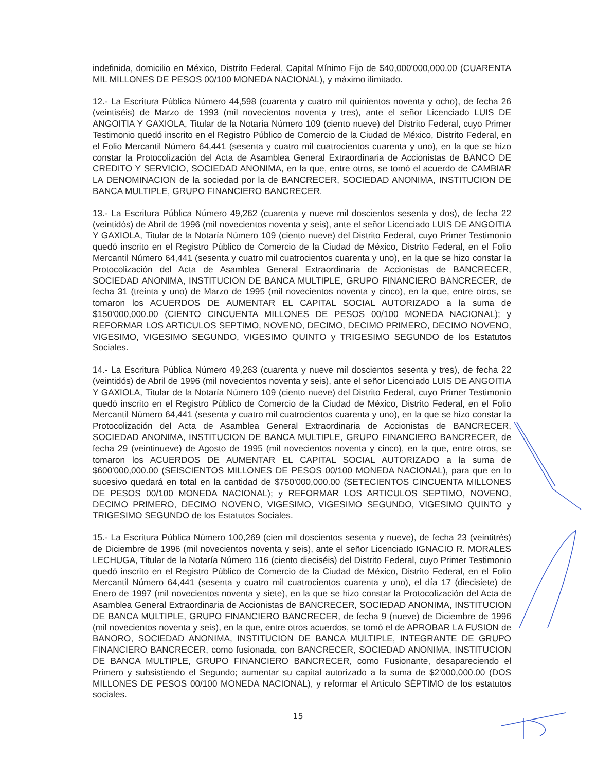indefinida, domicilio en México, Distrito Federal, Capital Mínimo Fijo de $40,000'000,000.00 (CUARENTA MIL MILLONES DE PESOS 00/100 MONEDA NACIONAL), y máximo ilimitado.
12.- La Escritura Pública Número 44,598 (cuarenta y cuatro mil quinientos noventa y ocho), de fecha 26 (veintiséis) de Marzo de 1993 (mil novecientos noventa y tres), ante el señor Licenciado LUIS DE ANGOITIA Y GAXIOLA, Titular de la Notaría Número 109 (ciento nueve) del Distrito Federal, cuyo Primer Testimonio quedó inscrito en el Registro Público de Comercio de la Ciudad de México, Distrito Federal, en el Folio Mercantil Número 64,441 (sesenta y cuatro mil cuatrocientos cuarenta y uno), en la que se hizo constar la Protocolización del Acta de Asamblea General Extraordinaria de Accionistas de BANCO DE CREDITO Y SERVICIO, SOCIEDAD ANONIMA, en la que, entre otros, se tomó el acuerdo de CAMBIAR LA DENOMINACION de la sociedad por la de BANCRECER, SOCIEDAD ANONIMA, INSTITUCION DE BANCA MULTIPLE, GRUPO FINANCIERO BANCRECER.
13.- La Escritura Pública Número 49,262 (cuarenta y nueve mil doscientos sesenta y dos), de fecha 22 (veintidós) de Abril de 1996 (mil novecientos noventa y seis), ante el señor Licenciado LUIS DE ANGOITIA Y GAXIOLA, Titular de la Notaría Número 109 (ciento nueve) del Distrito Federal, cuyo Primer Testimonio quedó inscrito en el Registro Público de Comercio de la Ciudad de México, Distrito Federal, en el Folio Mercantil Número 64,441 (sesenta y cuatro mil cuatrocientos cuarenta y uno), en la que se hizo constar la Protocolización del Acta de Asamblea General Extraordinaria de Accionistas de BANCRECER, SOCIEDAD ANONIMA, INSTITUCION DE BANCA MULTIPLE, GRUPO FINANCIERO BANCRECER, de fecha 31 (treinta y uno) de Marzo de 1995 (mil novecientos noventa y cinco), en la que, entre otros, se tomaron los ACUERDOS DE AUMENTAR EL CAPITAL SOCIAL AUTORIZADO a la suma de $150'000,000.00 (CIENTO CINCUENTA MILLONES DE PESOS 00/100 MONEDA NACIONAL); y REFORMAR LOS ARTICULOS SEPTIMO, NOVENO, DECIMO, DECIMO PRIMERO, DECIMO NOVENO, VIGESIMO, VIGESIMO SEGUNDO, VIGESIMO QUINTO y TRIGESIMO SEGUNDO de los Estatutos Sociales.
14.- La Escritura Pública Número 49,263 (cuarenta y nueve mil doscientos sesenta y tres), de fecha 22 (veintidós) de Abril de 1996 (mil novecientos noventa y seis), ante el señor Licenciado LUIS DE ANGOITIA Y GAXIOLA, Titular de la Notaría Número 109 (ciento nueve) del Distrito Federal, cuyo Primer Testimonio quedó inscrito en el Registro Público de Comercio de la Ciudad de México, Distrito Federal, en el Folio Mercantil Número 64,441 (sesenta y cuatro mil cuatrocientos cuarenta y uno), en la que se hizo constar la Protocolización del Acta de Asamblea General Extraordinaria de Accionistas de BANCRECER, SOCIEDAD ANONIMA, INSTITUCION DE BANCA MULTIPLE, GRUPO FINANCIERO BANCRECER, de fecha 29 (veintinueve) de Agosto de 1995 (mil novecientos noventa y cinco), en la que, entre otros, se tomaron los ACUERDOS DE AUMENTAR EL CAPITAL SOCIAL AUTORIZADO a la suma de $600'000,000.00 (SEISCIENTOS MILLONES DE PESOS 00/100 MONEDA NACIONAL), para que en lo sucesivo quedará en total en la cantidad de $750'000,000.00 (SETECIENTOS CINCUENTA MILLONES DE PESOS 00/100 MONEDA NACIONAL); y REFORMAR LOS ARTICULOS SEPTIMO, NOVENO, DECIMO PRIMERO, DECIMO NOVENO, VIGESIMO, VIGESIMO SEGUNDO, VIGESIMO QUINTO y TRIGESIMO SEGUNDO de los Estatutos Sociales.
15.- La Escritura Pública Número 100,269 (cien mil doscientos sesenta y nueve), de fecha 23 (veintitrés) de Diciembre de 1996 (mil novecientos noventa y seis), ante el señor Licenciado IGNACIO R. MORALES LECHUGA, Titular de la Notaría Número 116 (ciento dieciséis) del Distrito Federal, cuyo Primer Testimonio quedó inscrito en el Registro Público de Comercio de la Ciudad de México, Distrito Federal, en el Folio Mercantil Número 64,441 (sesenta y cuatro mil cuatrocientos cuarenta y uno), el día 17 (diecisiete) de Enero de 1997 (mil novecientos noventa y siete), en la que se hizo constar la Protocolización del Acta de Asamblea General Extraordinaria de Accionistas de BANCRECER, SOCIEDAD ANONIMA, INSTITUCION DE BANCA MULTIPLE, GRUPO FINANCIERO BANCRECER, de fecha 9 (nueve) de Diciembre de 1996 (mil novecientos noventa y seis), en la que, entre otros acuerdos, se tomó el de APROBAR LA FUSION de BANORO, SOCIEDAD ANONIMA, INSTITUCION DE BANCA MULTIPLE, INTEGRANTE DE GRUPO FINANCIERO BANCRECER, como fusionada, con BANCRECER, SOCIEDAD ANONIMA, INSTITUCION DE BANCA MULTIPLE, GRUPO FINANCIERO BANCRECER, como Fusionante, desapareciendo el Primero y subsistiendo el Segundo; aumentar su capital autorizado a la suma de $2'000,000.00 (DOS MILLONES DE PESOS 00/100 MONEDA NACIONAL), y reformar el Artículo SÉPTIMO de los estatutos sociales.
15